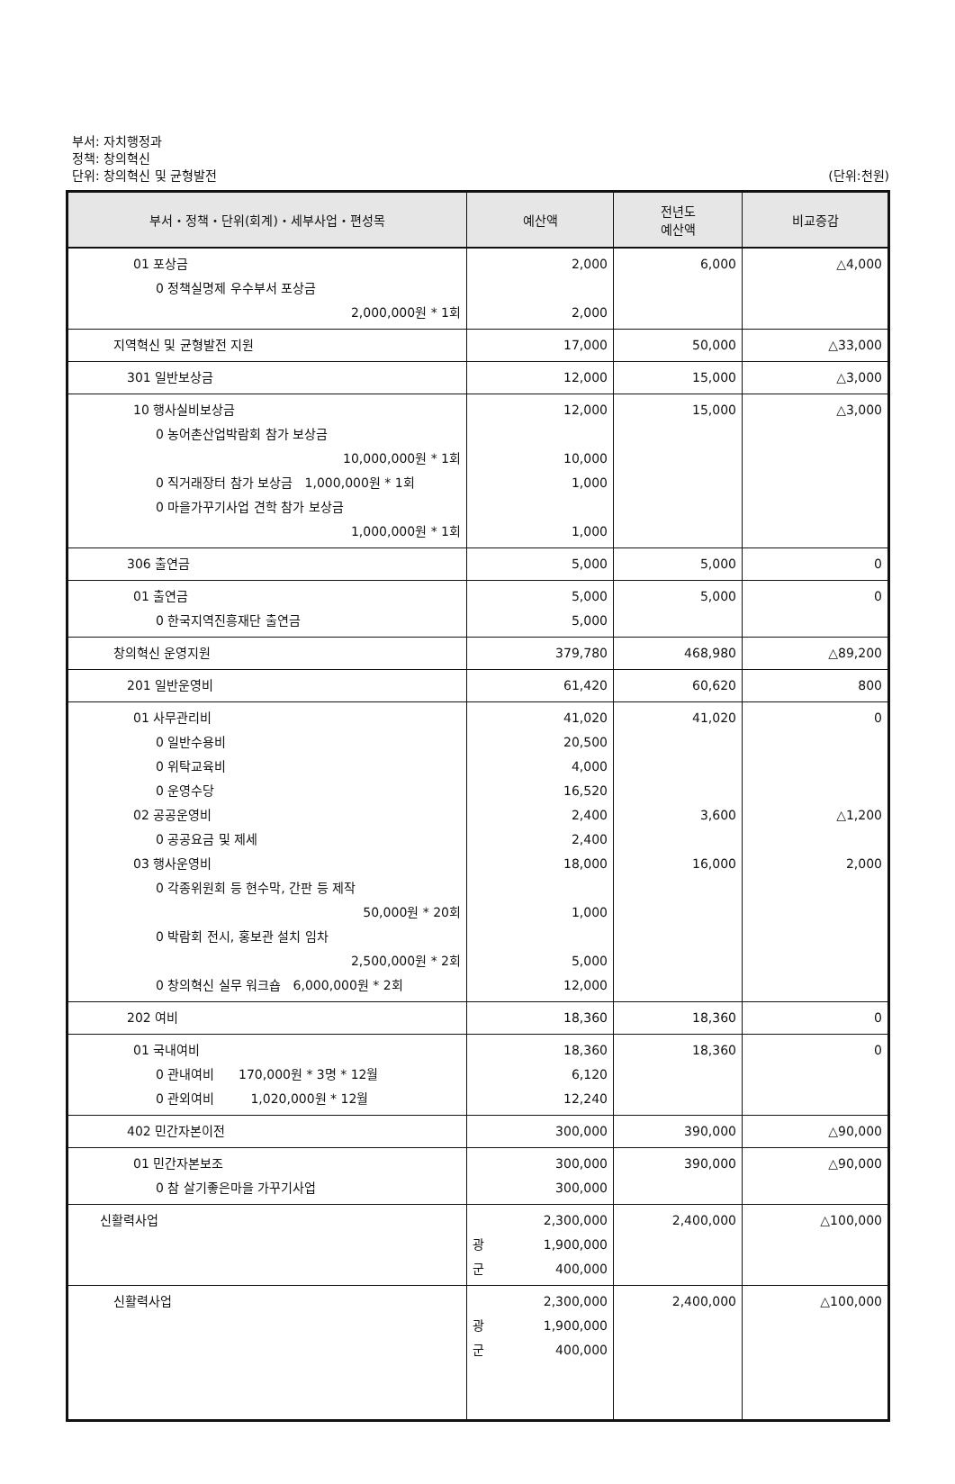부서: 자치행정과
정책: 창의혁신
단위: 창의혁신 및 균형발전
(단위:천원)
| 부서・정책・단위(회계)・세부사업・편성목 | 예산액 | 전년도 예산액 | 비교증감 |
| --- | --- | --- | --- |
| 01 포상금 0 정책실명제 우수부서 포상금 2,000,000원 * 1회 | 2,000 2,000 | 6,000 | △4,000 |
| 지역혁신 및 균형발전 지원 | 17,000 | 50,000 | △33,000 |
| 301 일반보상금 | 12,000 | 15,000 | △3,000 |
| 10 행사실비보상금 0 농어촌산업박람회 참가 보상금 10,000,000원 * 1회 0 직거래장터 참가 보상금 1,000,000원 * 1회 0 마을가꾸기사업 견학 참가 보상금 1,000,000원 * 1회 | 12,000 10,000 1,000 1,000 | 15,000 | △3,000 |
| 306 출연금 | 5,000 | 5,000 | 0 |
| 01 출연금 0 한국지역진흥재단 출연금 | 5,000 5,000 | 5,000 | 0 |
| 창의혁신 운영지원 | 379,780 | 468,980 | △89,200 |
| 201 일반운영비 | 61,420 | 60,620 | 800 |
| 01 사무관리비 0 일반수용비 0 위탁교육비 0 운영수당 02 공공운영비 0 공공요금 및 제세 03 행사운영비 0 각종위원회 등 현수막, 간판 등 제작 50,000원 * 20회 0 박람회 전시, 홍보관 설치 임차 2,500,000원 * 2회 0 창의혁신 실무 워크숍 6,000,000원 * 2회 | 41,020 20,500 4,000 16,520 2,400 2,400 18,000 1,000 5,000 12,000 | 41,020 3,600 16,000 | 0 △1,200 2,000 |
| 202 여비 | 18,360 | 18,360 | 0 |
| 01 국내여비 0 관내여비 170,000원 * 3명 * 12월 0 관외여비 1,020,000원 * 12월 | 18,360 6,120 12,240 | 18,360 | 0 |
| 402 민간자본이전 | 300,000 | 390,000 | △90,000 |
| 01 민간자본보조 0 참 살기좋은마을 가꾸기사업 | 300,000 300,000 | 390,000 | △90,000 |
| 신활력사업 | 2,300,000 광 1,900,000 군 400,000 | 2,400,000 | △100,000 |
| 신활력사업 | 2,300,000 광 1,900,000 군 400,000 | 2,400,000 | △100,000 |